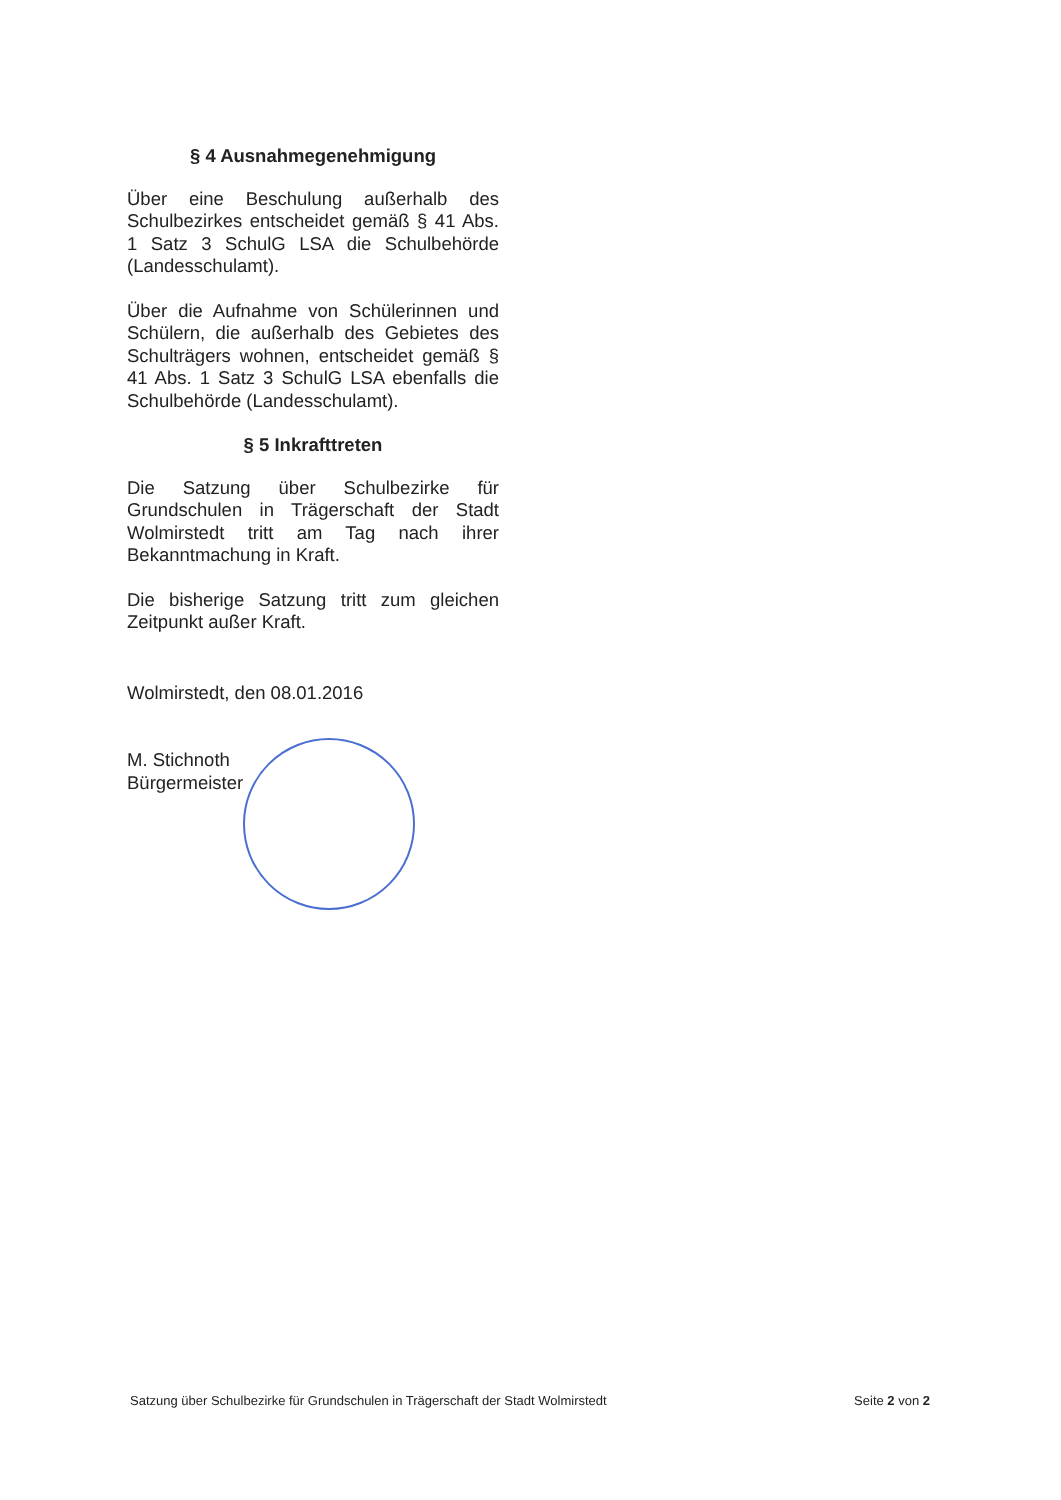§ 4 Ausnahmegenehmigung
Über eine Beschulung außerhalb des Schulbezirkes entscheidet gemäß § 41 Abs. 1 Satz 3 SchulG LSA die Schulbehörde (Landesschulamt).
Über die Aufnahme von Schülerinnen und Schülern, die außerhalb des Gebietes des Schulträgers wohnen, entscheidet gemäß § 41 Abs. 1 Satz 3 SchulG LSA ebenfalls die Schulbehörde (Landesschulamt).
§ 5 Inkrafttreten
Die Satzung über Schulbezirke für Grundschulen in Trägerschaft der Stadt Wolmirstedt tritt am Tag nach ihrer Bekanntmachung in Kraft.
Die bisherige Satzung tritt zum gleichen Zeitpunkt außer Kraft.
Wolmirstedt, den 08.01.2016
M. Stichnoth
Bürgermeister
Satzung über Schulbezirke für Grundschulen in Trägerschaft der Stadt Wolmirstedt Seite 2 von 2